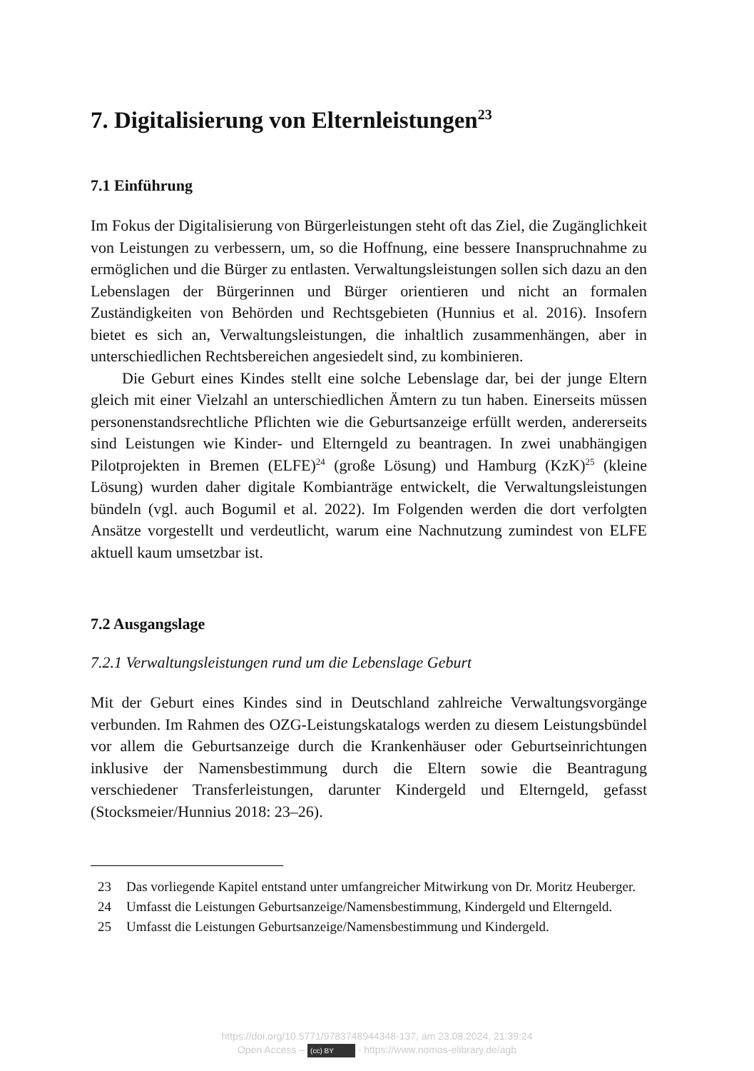7. Digitalisierung von Elternleistungen<sup>23</sup>
7.1 Einführung
Im Fokus der Digitalisierung von Bürgerleistungen steht oft das Ziel, die Zugänglichkeit von Leistungen zu verbessern, um, so die Hoffnung, eine bessere Inanspruchnahme zu ermöglichen und die Bürger zu entlasten. Verwaltungsleistungen sollen sich dazu an den Lebenslagen der Bürgerinnen und Bürger orientieren und nicht an formalen Zuständigkeiten von Behörden und Rechtsgebieten (Hunnius et al. 2016). Insofern bietet es sich an, Verwaltungsleistungen, die inhaltlich zusammenhängen, aber in unterschiedlichen Rechtsbereichen angesiedelt sind, zu kombinieren.
Die Geburt eines Kindes stellt eine solche Lebenslage dar, bei der junge Eltern gleich mit einer Vielzahl an unterschiedlichen Ämtern zu tun haben. Einerseits müssen personenstandsrechtliche Pflichten wie die Geburtsanzeige erfüllt werden, andererseits sind Leistungen wie Kinder- und Elterngeld zu beantragen. In zwei unabhängigen Pilotprojekten in Bremen (ELFE)<sup>24</sup> (große Lösung) und Hamburg (KzK)<sup>25</sup> (kleine Lösung) wurden daher digitale Kombianträge entwickelt, die Verwaltungsleistungen bündeln (vgl. auch Bogumil et al. 2022). Im Folgenden werden die dort verfolgten Ansätze vorgestellt und verdeutlicht, warum eine Nachnutzung zumindest von ELFE aktuell kaum umsetzbar ist.
7.2 Ausgangslage
7.2.1 Verwaltungsleistungen rund um die Lebenslage Geburt
Mit der Geburt eines Kindes sind in Deutschland zahlreiche Verwaltungsvorgänge verbunden. Im Rahmen des OZG-Leistungskatalogs werden zu diesem Leistungsbündel vor allem die Geburtsanzeige durch die Krankenhäuser oder Geburtseinrichtungen inklusive der Namensbestimmung durch die Eltern sowie die Beantragung verschiedener Transferleistungen, darunter Kindergeld und Elterngeld, gefasst (Stocksmeier/Hunnius 2018: 23–26).
23 Das vorliegende Kapitel entstand unter umfangreicher Mitwirkung von Dr. Moritz Heuberger.
24 Umfasst die Leistungen Geburtsanzeige/Namensbestimmung, Kindergeld und Elterngeld.
25 Umfasst die Leistungen Geburtsanzeige/Namensbestimmung und Kindergeld.
https://doi.org/10.5771/9783748944348-137, am 23.08.2024, 21:39:24
Open Access – (cc) BY - https://www.nomos-elibrary.de/agb